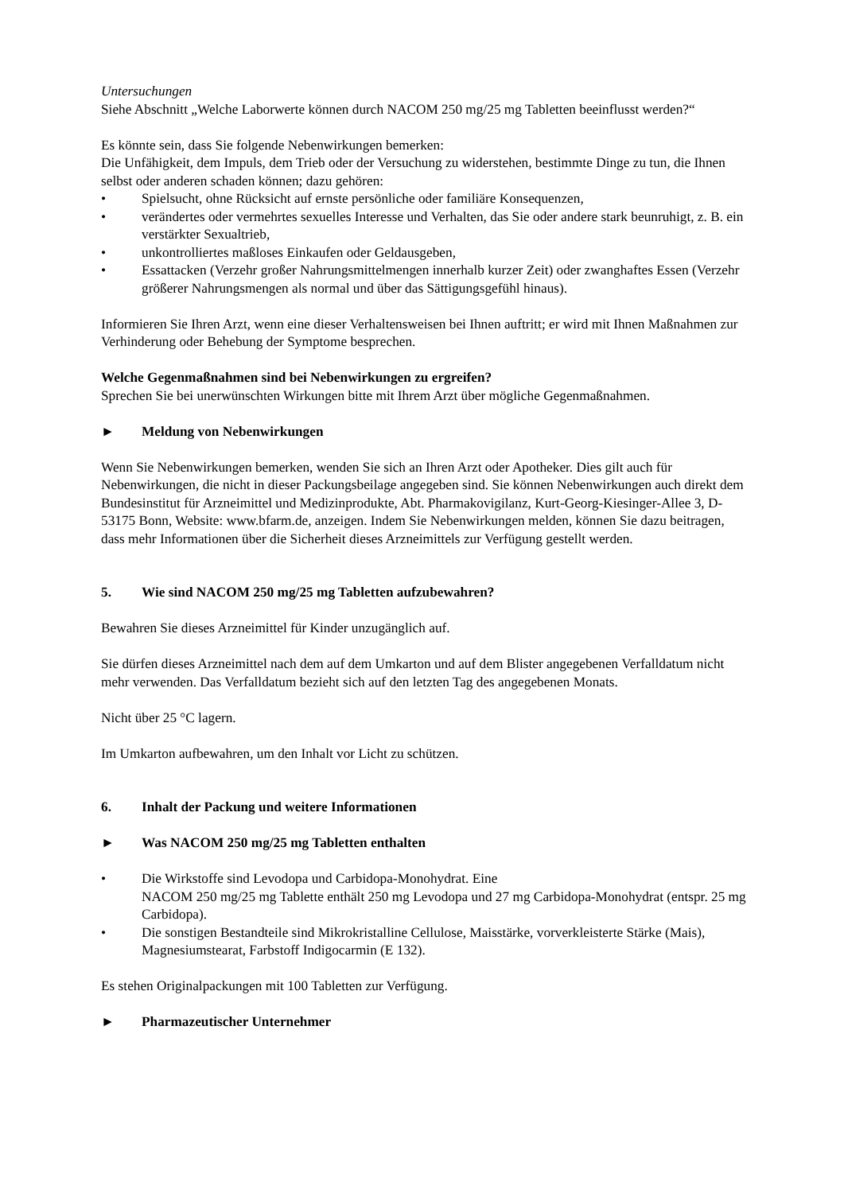Untersuchungen
Siehe Abschnitt „Welche Laborwerte können durch NACOM 250 mg/25 mg Tabletten beeinflusst werden?“
Es könnte sein, dass Sie folgende Nebenwirkungen bemerken:
Die Unfähigkeit, dem Impuls, dem Trieb oder der Versuchung zu widerstehen, bestimmte Dinge zu tun, die Ihnen selbst oder anderen schaden können; dazu gehören:
• Spielsucht, ohne Rücksicht auf ernste persönliche oder familiäre Konsequenzen,
• verändertes oder vermehrtes sexuelles Interesse und Verhalten, das Sie oder andere stark beunruhigt, z. B. ein verstärkter Sexualtrieb,
• unkontrolliertes maßloses Einkaufen oder Geldausgeben,
• Essattacken (Verzehr großer Nahrungsmittelmengen innerhalb kurzer Zeit) oder zwanghaftes Essen (Verzehr größerer Nahrungsmengen als normal und über das Sättigungsgefühl hinaus).
Informieren Sie Ihren Arzt, wenn eine dieser Verhaltensweisen bei Ihnen auftritt; er wird mit Ihnen Maßnahmen zur Verhinderung oder Behebung der Symptome besprechen.
Welche Gegenmaßnahmen sind bei Nebenwirkungen zu ergreifen?
Sprechen Sie bei unerwünschten Wirkungen bitte mit Ihrem Arzt über mögliche Gegenmaßnahmen.
► Meldung von Nebenwirkungen
Wenn Sie Nebenwirkungen bemerken, wenden Sie sich an Ihren Arzt oder Apotheker. Dies gilt auch für Nebenwirkungen, die nicht in dieser Packungsbeilage angegeben sind. Sie können Nebenwirkungen auch direkt dem Bundesinstitut für Arzneimittel und Medizinprodukte, Abt. Pharmakovigilanz, Kurt-Georg-Kiesinger-Allee 3, D-53175 Bonn, Website: www.bfarm.de, anzeigen. Indem Sie Nebenwirkungen melden, können Sie dazu beitragen, dass mehr Informationen über die Sicherheit dieses Arzneimittels zur Verfügung gestellt werden.
5. Wie sind NACOM 250 mg/25 mg Tabletten aufzubewahren?
Bewahren Sie dieses Arzneimittel für Kinder unzugänglich auf.
Sie dürfen dieses Arzneimittel nach dem auf dem Umkarton und auf dem Blister angegebenen Verfalldatum nicht mehr verwenden. Das Verfalldatum bezieht sich auf den letzten Tag des angegebenen Monats.
Nicht über 25 °C lagern.
Im Umkarton aufbewahren, um den Inhalt vor Licht zu schützen.
6. Inhalt der Packung und weitere Informationen
► Was NACOM 250 mg/25 mg Tabletten enthalten
• Die Wirkstoffe sind Levodopa und Carbidopa-Monohydrat. Eine
NACOM 250 mg/25 mg Tablette enthält 250 mg Levodopa und 27 mg Carbidopa-Monohydrat (entspr. 25 mg Carbidopa).
• Die sonstigen Bestandteile sind Mikrokristalline Cellulose, Maisstärke, vorverkleisterte Stärke (Mais), Magnesiumstearat, Farbstoff Indigocarmin (E 132).
Es stehen Originalpackungen mit 100 Tabletten zur Verfügung.
► Pharmazeutischer Unternehmer